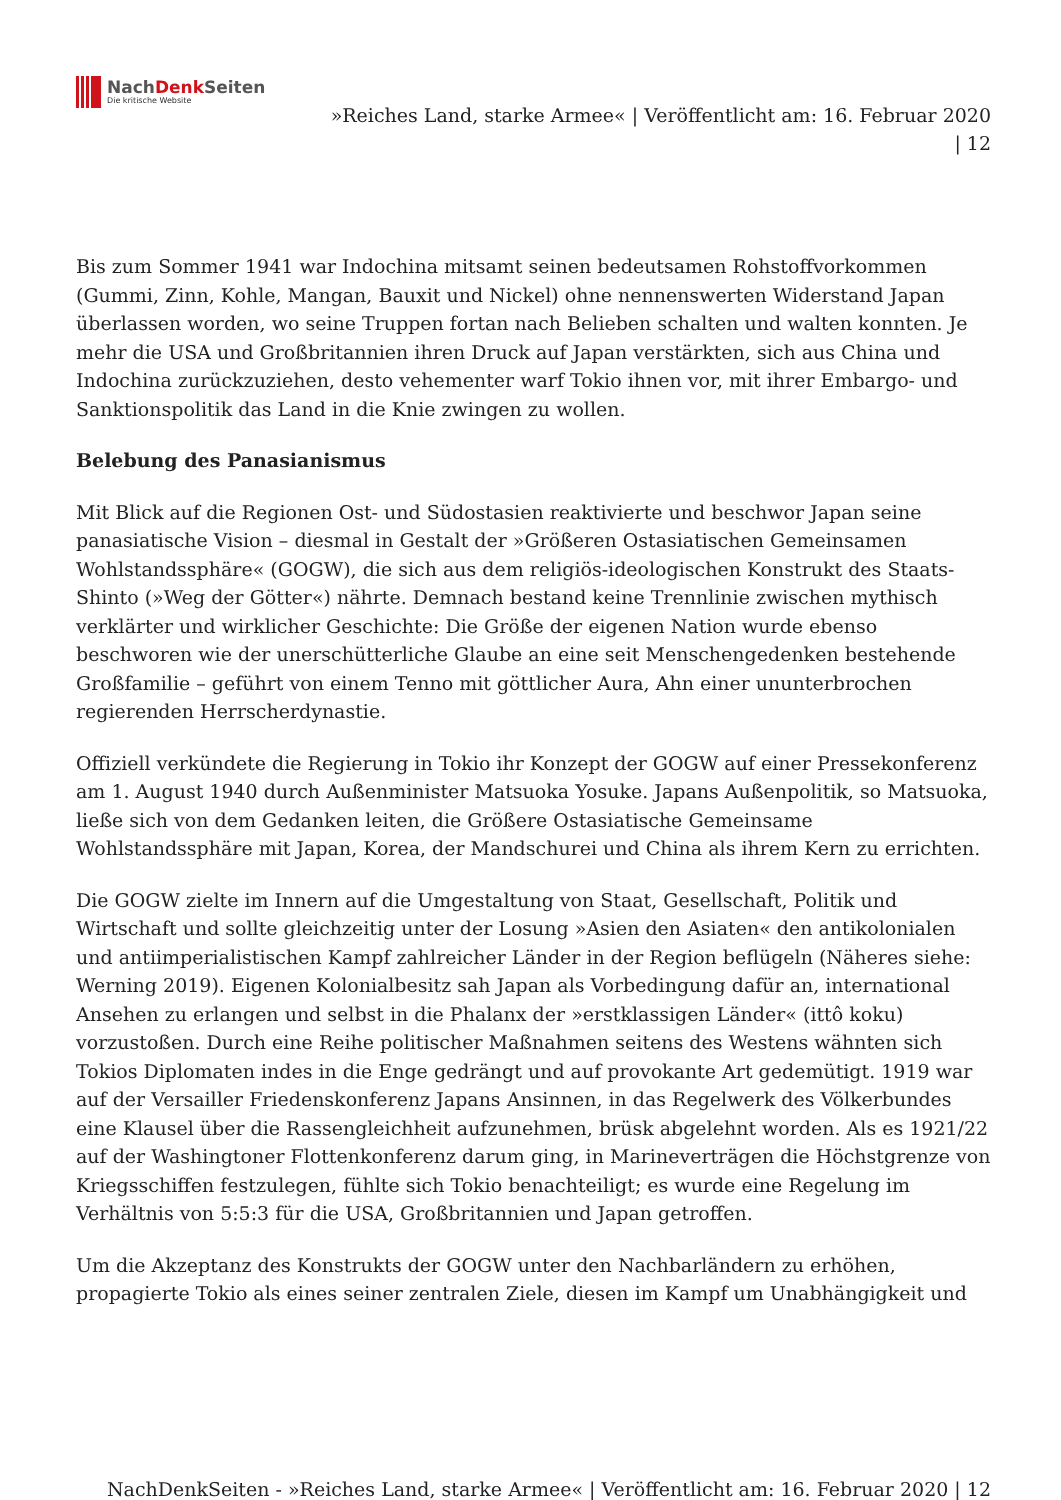NachDenk Seiten
Die kritische Website
»Reiches Land, starke Armee« | Veröffentlicht am: 16. Februar 2020
| 12
Bis zum Sommer 1941 war Indochina mitsamt seinen bedeutsamen Rohstoffvorkommen (Gummi, Zinn, Kohle, Mangan, Bauxit und Nickel) ohne nennenswerten Widerstand Japan überlassen worden, wo seine Truppen fortan nach Belieben schalten und walten konnten. Je mehr die USA und Großbritannien ihren Druck auf Japan verstärkten, sich aus China und Indochina zurückzuziehen, desto vehementer warf Tokio ihnen vor, mit ihrer Embargo- und Sanktionspolitik das Land in die Knie zwingen zu wollen.
Belebung des Panasianismus
Mit Blick auf die Regionen Ost- und Südostasien reaktivierte und beschwor Japan seine panasiatische Vision – diesmal in Gestalt der »Größeren Ostasiatischen Gemeinsamen Wohlstandssphäre« (GOGW), die sich aus dem religiös-ideologischen Konstrukt des Staats-Shinto (»Weg der Götter«) nährte. Demnach bestand keine Trennlinie zwischen mythisch verklärter und wirklicher Geschichte: Die Größe der eigenen Nation wurde ebenso beschworen wie der unerschütterliche Glaube an eine seit Menschengedenken bestehende Großfamilie – geführt von einem Tenno mit göttlicher Aura, Ahn einer ununterbrochen regierenden Herrscherdynastie.
Offiziell verkündete die Regierung in Tokio ihr Konzept der GOGW auf einer Pressekonferenz am 1. August 1940 durch Außenminister Matsuoka Yosuke. Japans Außenpolitik, so Matsuoka, ließe sich von dem Gedanken leiten, die Größere Ostasiatische Gemeinsame Wohlstandssphäre mit Japan, Korea, der Mandschurei und China als ihrem Kern zu errichten.
Die GOGW zielte im Innern auf die Umgestaltung von Staat, Gesellschaft, Politik und Wirtschaft und sollte gleichzeitig unter der Losung »Asien den Asiaten« den antikolonialen und antiimperialistischen Kampf zahlreicher Länder in der Region beflügeln (Näheres siehe: Werning 2019). Eigenen Kolonialbesitz sah Japan als Vorbedingung dafür an, international Ansehen zu erlangen und selbst in die Phalanx der »erstklassigen Länder« (ittô koku) vorzustoßen. Durch eine Reihe politischer Maßnahmen seitens des Westens wähnten sich Tokios Diplomaten indes in die Enge gedrängt und auf provokante Art gedemütigt. 1919 war auf der Versailler Friedenskonferenz Japans Ansinnen, in das Regelwerk des Völkerbundes eine Klausel über die Rassengleichheit aufzunehmen, brüsk abgelehnt worden. Als es 1921/22 auf der Washingtoner Flottenkonferenz darum ging, in Marineverträgen die Höchstgrenze von Kriegsschiffen festzulegen, fühlte sich Tokio benachteiligt; es wurde eine Regelung im Verhältnis von 5:5:3 für die USA, Großbritannien und Japan getroffen.
Um die Akzeptanz des Konstrukts der GOGW unter den Nachbarländern zu erhöhen, propagierte Tokio als eines seiner zentralen Ziele, diesen im Kampf um Unabhängigkeit und
NachDenkSeiten - »Reiches Land, starke Armee« | Veröffentlicht am: 16. Februar 2020 | 12